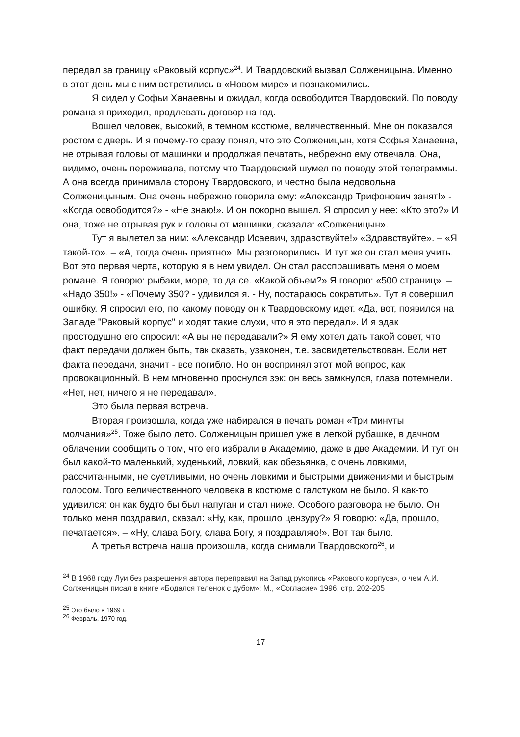передал за границу «Раковый корпус»<sup>24</sup>. И Твардовский вызвал Солженицына. Именно в этот день мы с ним встретились в «Новом мире» и познакомились.
Я сидел у Софьи Ханаевны и ожидал, когда освободится Твардовский. По поводу романа я приходил, продлевать договор на год.
Вошел человек, высокий, в темном костюме, величественный. Мне он показался ростом с дверь. И я почему-то сразу понял, что это Солженицын, хотя Софья Ханаевна, не отрывая головы от машинки и продолжая печатать, небрежно ему отвечала. Она, видимо, очень переживала, потому что Твардовский шумел по поводу этой телеграммы. А она всегда принимала сторону Твардовского, и честно была недовольна Солженицыным. Она очень небрежно говорила ему: «Александр Трифонович занят!» - «Когда освободится?» - «Не знаю!». И он покорно вышел. Я спросил у нее: «Кто это?» И она, тоже не отрывая рук и головы от машинки, сказала: «Солженицын».
Тут я вылетел за ним: «Александр Исаевич, здравствуйте!» «Здравствуйте». – «Я такой-то». – «А, тогда очень приятно». Мы разговорились. И тут же он стал меня учить. Вот это первая черта, которую я в нем увидел. Он стал расспрашивать меня о моем романе. Я говорю: рыбаки, море, то да се. «Какой объем?» Я говорю: «500 страниц». – «Надо 350!» - «Почему 350? - удивился я. - Ну, постараюсь сократить». Тут я совершил ошибку. Я спросил его, по какому поводу он к Твардовскому идет. «Да, вот, появился на Западе "Раковый корпус" и ходят такие слухи, что я это передал». И я эдак простодушно его спросил: «А вы не передавали?» Я ему хотел дать такой совет, что факт передачи должен быть, так сказать, узаконен, т.е. засвидетельствован. Если нет факта передачи, значит - все погибло. Но он воспринял этот мой вопрос, как провокационный. В нем мгновенно проснулся зэк: он весь замкнулся, глаза потемнели. «Нет, нет, ничего я не передавал».
Это была первая встреча.
Вторая произошла, когда уже набирался в печать роман «Три минуты молчания»<sup>25</sup>. Тоже было лето. Солженицын пришел уже в легкой рубашке, в дачном облачении сообщить о том, что его избрали в Академию, даже в две Академии. И тут он был какой-то маленький, худенький, ловкий, как обезьянка, с очень ловкими, рассчитанными, не суетливыми, но очень ловкими и быстрыми движениями и быстрым голосом. Того величественного человека в костюме с галстуком не было. Я как-то удивился: он как будто бы был напуган и стал ниже. Особого разговора не было. Он только меня поздравил, сказал: «Ну, как, прошло цензуру?» Я говорю: «Да, прошло, печатается». – «Ну, слава Богу, слава Богу, я поздравляю!». Вот так было.
А третья встреча наша произошла, когда снимали Твардовского<sup>26</sup>, и
<sup>24</sup> В 1968 году Луи без разрешения автора переправил на Запад рукопись «Ракового корпуса», о чем А.И. Солженицын писал в книге «Бодался теленок с дубом»: М., «Согласие» 1996, стр. 202-205
<sup>25</sup> Это было в 1969 г.
<sup>26</sup> Февраль, 1970 год.
17